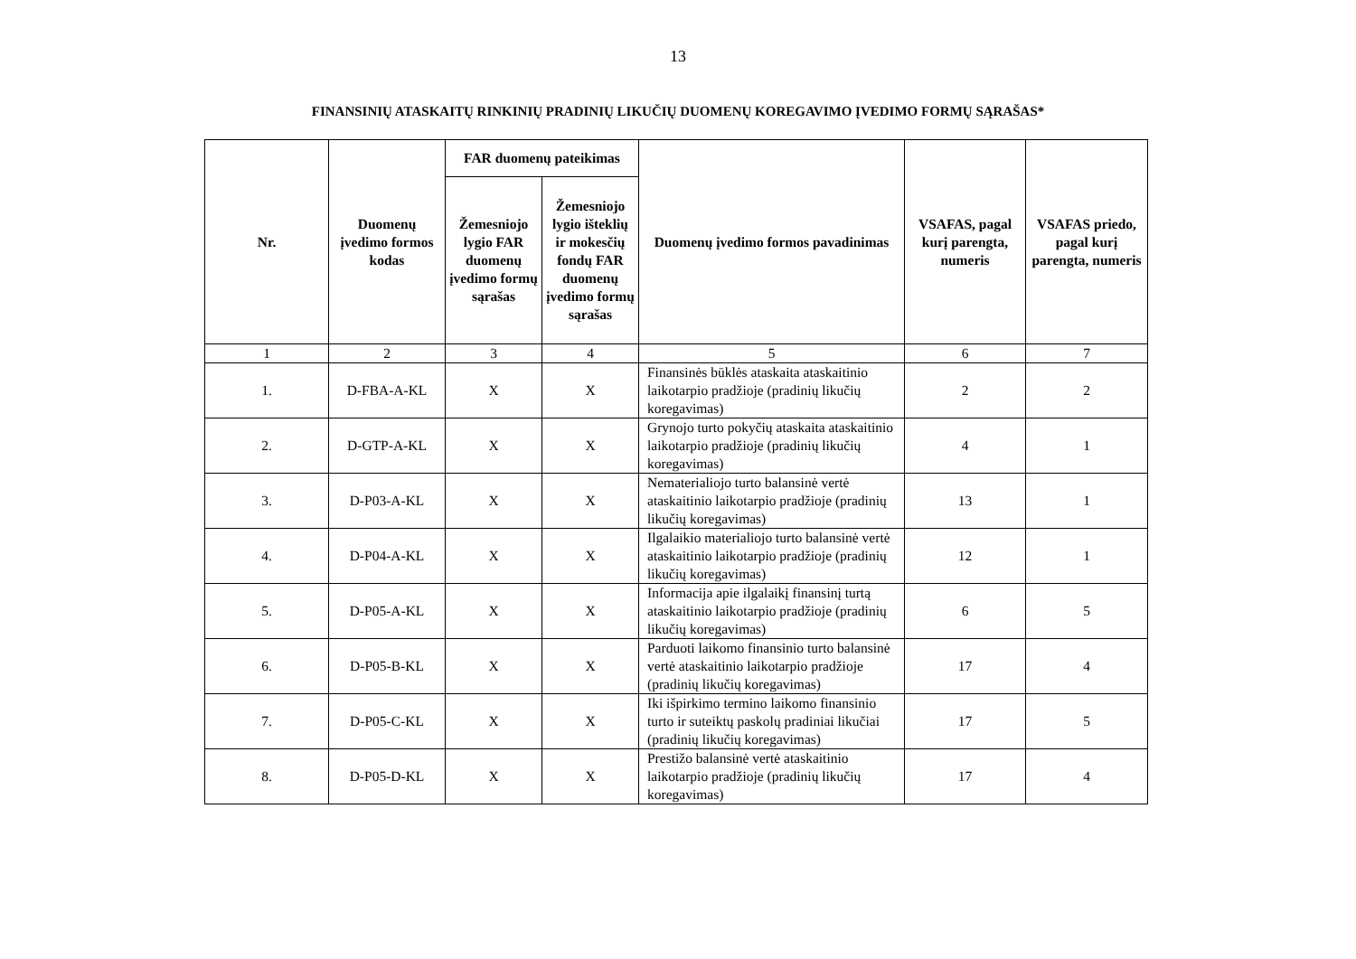13
FINANSINIŲ ATASKAITŲ RINKINIŲ PRADINIŲ LIKUČIŲ DUOMENŲ KOREGAVIMO ĮVEDIMO FORMŲ SĄRAŠAS*
| Nr. | Duomenų įvedimo formos kodas | FAR duomenų pateikimas | | Duomenų įvedimo formos pavadinimas | VSAFAS, pagal kurį parengta, numeris | VSAFAS priedo, pagal kurį parengta, numeris |
| --- | --- | --- | --- | --- | --- | --- |
| | | Žemesniojo lygio FAR duomenų įvedimo formų sąrašas | Žemesniojo lygio išteklių ir mokesčių fondų FAR duomenų įvedimo formų sąrašas | | | |
| 1 | 2 | 3 | 4 | 5 | 6 | 7 |
| 1. | D-FBA-A-KL | X | X | Finansinės būklės ataskaita ataskaitinio laikotarpio pradžioje (pradinių likučių koregavimas) | 2 | 2 |
| 2. | D-GTP-A-KL | X | X | Grynojo turto pokyčių ataskaita ataskaitinio laikotarpio pradžioje (pradinių likučių koregavimas) | 4 | 1 |
| 3. | D-P03-A-KL | X | X | Nematerialiojo turto balansinė vertė ataskaitinio laikotarpio pradžioje (pradinių likučių koregavimas) | 13 | 1 |
| 4. | D-P04-A-KL | X | X | Ilgalaikio materialiojo turto balansinė vertė ataskaitinio laikotarpio pradžioje (pradinių likučių koregavimas) | 12 | 1 |
| 5. | D-P05-A-KL | X | X | Informacija apie ilgalaikį finansinį turtą ataskaitinio laikotarpio pradžioje (pradinių likučių koregavimas) | 6 | 5 |
| 6. | D-P05-B-KL | X | X | Parduoti laikomo finansinio turto balansinė vertė ataskaitinio laikotarpio pradžioje (pradinių likučių koregavimas) | 17 | 4 |
| 7. | D-P05-C-KL | X | X | Iki išpirkimo termino laikomo finansinio turto ir suteiktų paskolų pradiniai likučiai (pradinių likučių koregavimas) | 17 | 5 |
| 8. | D-P05-D-KL | X | X | Prestižo balansinė vertė ataskaitinio laikotarpio pradžioje (pradinių likučių koregavimas) | 17 | 4 |